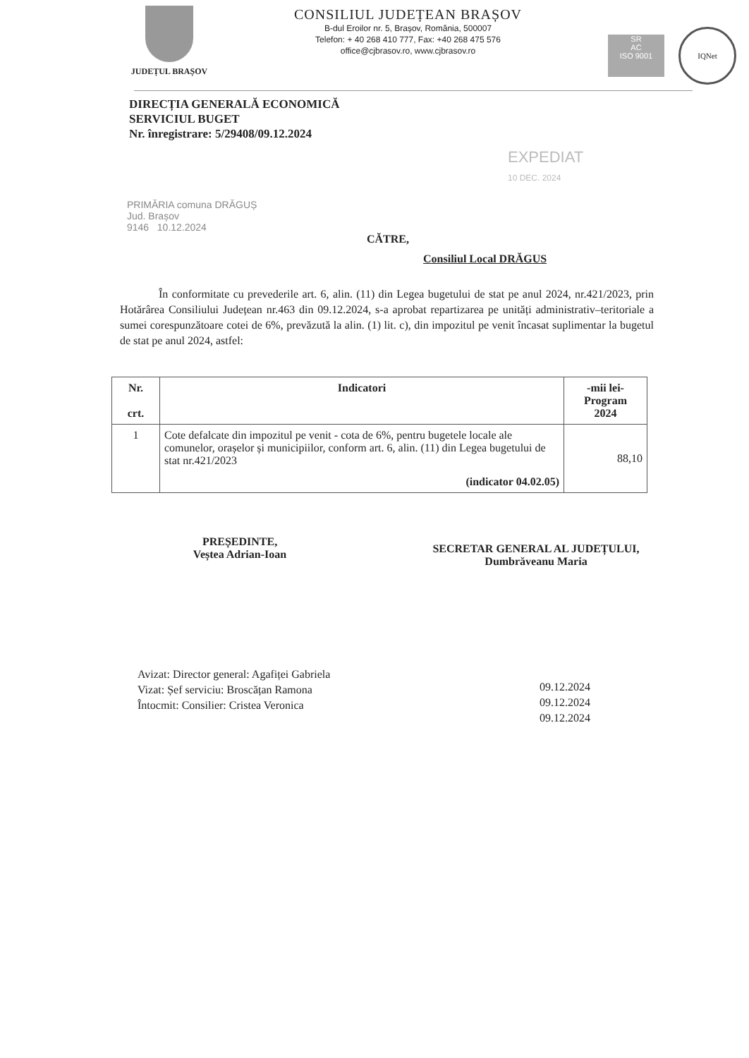JUDEȚUL BRAȘOV
CONSILIUL JUDEȚEAN BRAȘOV
B-dul Eroilor nr. 5, Brașov, România, 500007
Telefon: + 40 268 410 777, Fax: +40 268 475 576
office@cjbrasov.ro, www.cjbrasov.ro
SR
AC
ISO 9001
IQNet
DIRECȚIA GENERALĂ ECONOMICĂ
SERVICIUL BUGET
Nr. înregistrare: 5/29408/09.12.2024
EXPEDIAT
10 DEC. 2024
PRIMĂRIA comuna DRĂGUȘ
Jud. Brașov
9146 10.12.2024
CĂTRE,
Consiliul Local DRĂGUS
În conformitate cu prevederile art. 6, alin. (11) din Legea bugetului de stat pe anul 2024, nr.421/2023, prin Hotărârea Consiliului Județean nr.463 din 09.12.2024, s-a aprobat repartizarea pe unități administrativ–teritoriale a sumei corespunzătoare cotei de 6%, prevăzută la alin. (1) lit. c), din impozitul pe venit încasat suplimentar la bugetul de stat pe anul 2024, astfel:
| Nr. crt. | Indicatori | -mii lei- Program 2024 |
| --- | --- | --- |
| 1 | Cote defalcate din impozitul pe venit - cota de 6%, pentru bugetele locale ale comunelor, orașelor și municipiilor, conform art. 6, alin. (11) din Legea bugetului de stat nr.421/2023 (indicator 04.02.05) | 88,10 |
PREȘEDINTE,
Veștea Adrian-Ioan
SECRETAR GENERAL AL JUDEȚULUI,
Dumbrăveanu Maria
Avizat: Director general: Agafiței Gabriela
Vizat: Șef serviciu: Broscățan Ramona
Întocmit: Consilier: Cristea Veronica
09.12.2024
09.12.2024
09.12.2024